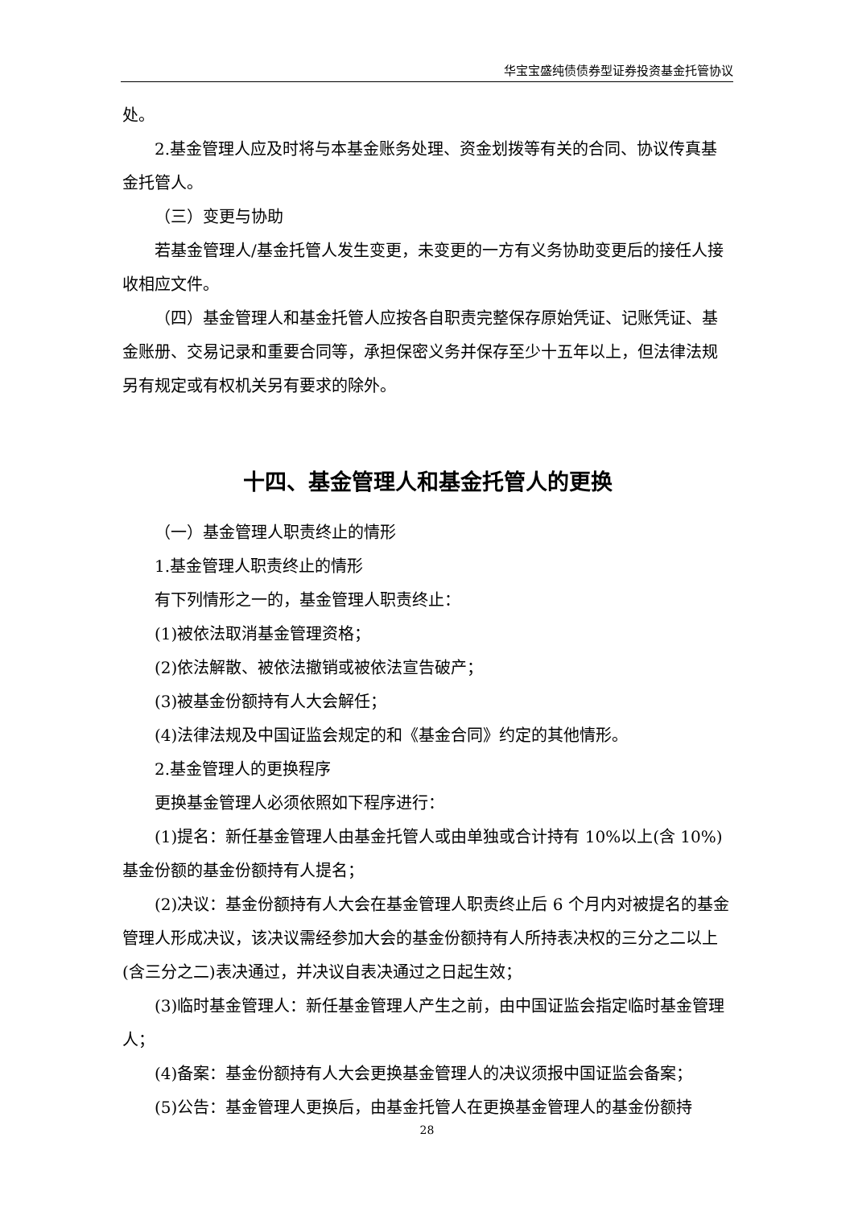华宝宝盛纯债债券型证券投资基金托管协议
处。
2.基金管理人应及时将与本基金账务处理、资金划拨等有关的合同、协议传真基金托管人。
（三）变更与协助
若基金管理人/基金托管人发生变更，未变更的一方有义务协助变更后的接任人接收相应文件。
（四）基金管理人和基金托管人应按各自职责完整保存原始凭证、记账凭证、基金账册、交易记录和重要合同等，承担保密义务并保存至少十五年以上，但法律法规另有规定或有权机关另有要求的除外。
十四、基金管理人和基金托管人的更换
（一）基金管理人职责终止的情形
1.基金管理人职责终止的情形
有下列情形之一的，基金管理人职责终止：
(1)被依法取消基金管理资格；
(2)依法解散、被依法撤销或被依法宣告破产；
(3)被基金份额持有人大会解任；
(4)法律法规及中国证监会规定的和《基金合同》约定的其他情形。
2.基金管理人的更换程序
更换基金管理人必须依照如下程序进行：
(1)提名：新任基金管理人由基金托管人或由单独或合计持有 10%以上(含 10%)基金份额的基金份额持有人提名；
(2)决议：基金份额持有人大会在基金管理人职责终止后 6 个月内对被提名的基金管理人形成决议，该决议需经参加大会的基金份额持有人所持表决权的三分之二以上(含三分之二)表决通过，并决议自表决通过之日起生效；
(3)临时基金管理人：新任基金管理人产生之前，由中国证监会指定临时基金管理人；
(4)备案：基金份额持有人大会更换基金管理人的决议须报中国证监会备案；
(5)公告：基金管理人更换后，由基金托管人在更换基金管理人的基金份额持
28